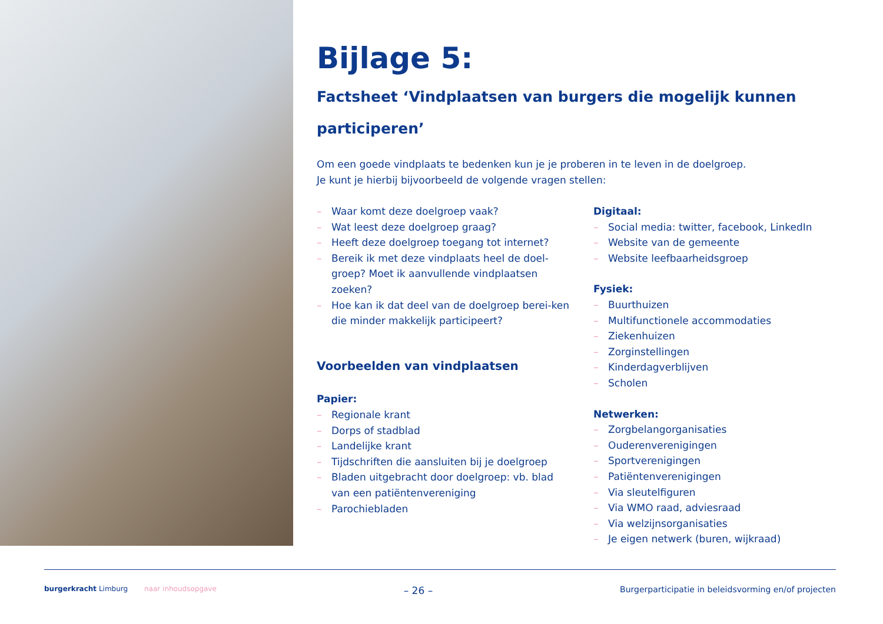Bijlage 5:
Factsheet ‘Vindplaatsen van burgers die mogelijk kunnen participeren’
Om een goede vindplaats te bedenken kun je je proberen in te leven in de doelgroep.
Je kunt je hierbij bijvoorbeeld de volgende vragen stellen:
– Waar komt deze doelgroep vaak?
– Wat leest deze doelgroep graag?
– Heeft deze doelgroep toegang tot internet?
– Bereik ik met deze vindplaats heel de doel-groep? Moet ik aanvullende vindplaatsen zoeken?
– Hoe kan ik dat deel van de doelgroep berei-ken die minder makkelijk participeert?
Voorbeelden van vindplaatsen
Papier:
– Regionale krant
– Dorps of stadblad
– Landelijke krant
– Tijdschriften die aansluiten bij je doelgroep
– Bladen uitgebracht door doelgroep: vb. blad van een patiëntenvereniging
– Parochiebladen
Digitaal:
– Social media: twitter, facebook, LinkedIn
– Website van de gemeente
– Website leefbaarheidsgroep
Fysiek:
– Buurthuizen
– Multifunctionele accommodaties
– Ziekenhuizen
– Zorginstellingen
– Kinderdagverblijven
– Scholen
Netwerken:
– Zorgbelangorganisaties
– Ouderenverenigingen
– Sportverenigingen
– Patiëntenverenigingen
– Via sleutelfiguren
– Via WMO raad, adviesraad
– Via welzijnsorganisaties
– Je eigen netwerk (buren, wijkraad)
burgerkracht Limburg naar inhoudsopgave
– 26 –
Burgerparticipatie in beleidsvorming en/of projecten